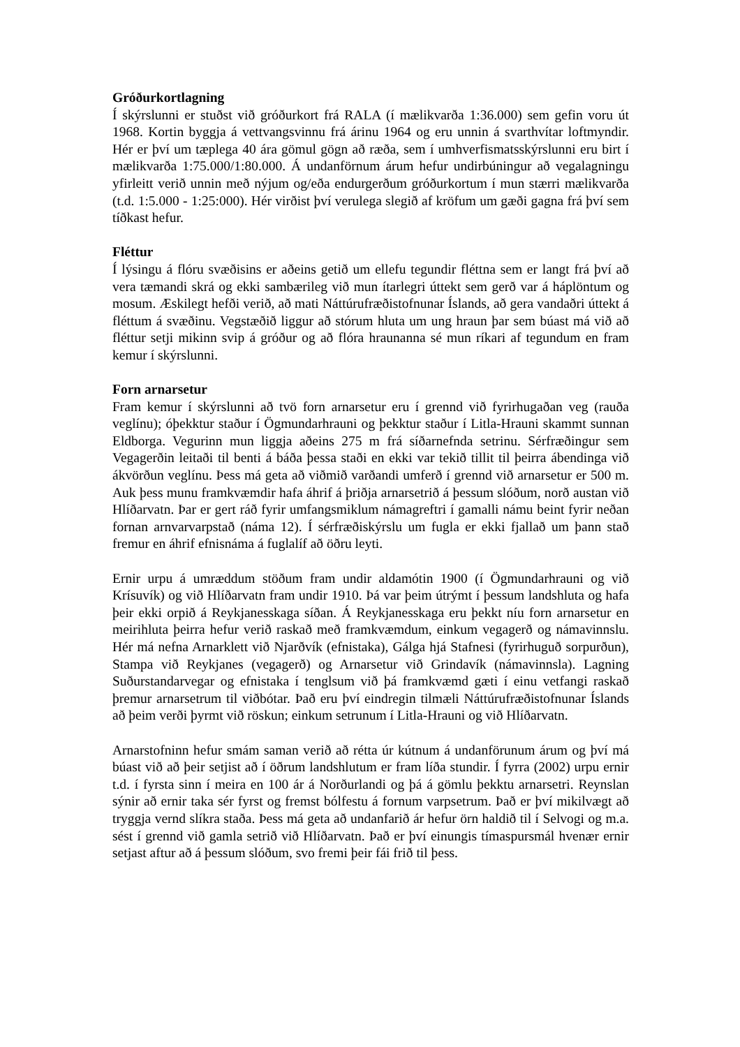Gróðurkortlagning
Í skýrslunni er stuðst við gróðurkort frá RALA (í mælikvarða 1:36.000) sem gefin voru út 1968. Kortin byggja á vettvangsvinnu frá árinu 1964 og eru unnin á svarthvítar loftmyndir. Hér er því um tæplega 40 ára gömul gögn að ræða, sem í umhverfismatsskýrslunni eru birt í mælikvarða 1:75.000/1:80.000. Á undanförnum árum hefur undirbúningur að vegalagningu yfirleitt verið unnin með nýjum og/eða endurgerðum gróðurkortum í mun stærri mælikvarða (t.d. 1:5.000 - 1:25:000). Hér virðist því verulega slegið af kröfum um gæði gagna frá því sem tíðkast hefur.
Fléttur
Í lýsingu á flóru svæðisins er aðeins getið um ellefu tegundir fléttna sem er langt frá því að vera tæmandi skrá og ekki sambærileg við mun ítarlegri úttekt sem gerð var á háplöntum og mosum. Æskilegt hefði verið, að mati Náttúrufræðistofnunar Íslands, að gera vandaðri úttekt á fléttum á svæðinu. Vegstæðið liggur að stórum hluta um ung hraun þar sem búast má við að fléttur setji mikinn svip á gróður og að flóra hraunanna sé mun ríkari af tegundum en fram kemur í skýrslunni.
Forn arnarsetur
Fram kemur í skýrslunni að tvö forn arnarsetur eru í grennd við fyrirhugaðan veg (rauða veglínu); óþekktur staður í Ögmundarhrauni og þekktur staður í Litla-Hrauni skammt sunnan Eldborga. Vegurinn mun liggja aðeins 275 m frá síðarnefnda setrinu. Sérfræðingur sem Vegagerðin leitaði til benti á báða þessa staði en ekki var tekið tillit til þeirra ábendinga við ákvörðun veglínu. Þess má geta að viðmið varðandi umferð í grennd við arnarsetur er 500 m. Auk þess munu framkvæmdir hafa áhrif á þriðja arnarsetrið á þessum slóðum, norð austan við Hlíðarvatn. Þar er gert ráð fyrir umfangsmiklum námagreftri í gamalli námu beint fyrir neðan fornan arnvarvarpstað (náma 12). Í sérfræðiskýrslu um fugla er ekki fjallað um þann stað fremur en áhrif efnisnáma á fuglalíf að öðru leyti.
Ernir urpu á umræddum stöðum fram undir aldamótin 1900 (í Ögmundarhrauni og við Krísuvík) og við Hlíðarvatn fram undir 1910. Þá var þeim útrýmt í þessum landshluta og hafa þeir ekki orpið á Reykjanesskaga síðan. Á Reykjanesskaga eru þekkt níu forn arnarsetur en meirihluta þeirra hefur verið raskað með framkvæmdum, einkum vegagerð og námavinnslu. Hér má nefna Arnarklett við Njarðvík (efnistaka), Gálga hjá Stafnesi (fyrirhuguð sorpurðun), Stampa við Reykjanes (vegagerð) og Arnarsetur við Grindavík (námavinnsla). Lagning Suðurstandarvegar og efnistaka í tenglsum við þá framkvæmd gæti í einu vetfangi raskað þremur arnarsetrum til viðbótar. Það eru því eindregin tilmæli Náttúrufræðistofnunar Íslands að þeim verði þyrmt við röskun; einkum setrunum í Litla-Hrauni og við Hlíðarvatn.
Arnarstofninn hefur smám saman verið að rétta úr kútnum á undanförunum árum og því má búast við að þeir setjist að í öðrum landshlutum er fram líða stundir. Í fyrra (2002) urpu ernir t.d. í fyrsta sinn í meira en 100 ár á Norðurlandi og þá á gömlu þekktu arnarsetri. Reynslan sýnir að ernir taka sér fyrst og fremst bólfestu á fornum varpsetrum. Það er því mikilvægt að tryggja vernd slíkra staða. Þess má geta að undanfarið ár hefur örn haldið til í Selvogi og m.a. sést í grennd við gamla setrið við Hlíðarvatn. Það er því einungis tímaspursmál hvenær ernir setjast aftur að á þessum slóðum, svo fremi þeir fái frið til þess.